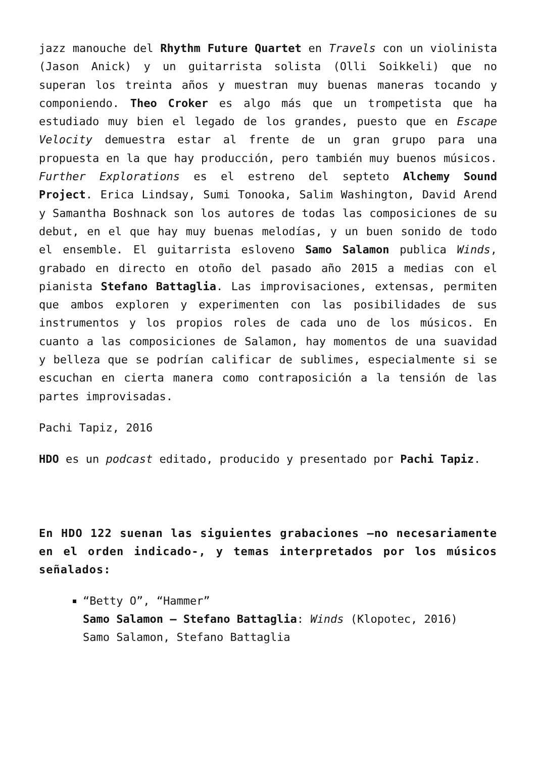jazz manouche del Rhythm Future Quartet en Travels con un violinista (Jason Anick) y un guitarrista solista (Olli Soikkeli) que no superan los treinta años y muestran muy buenas maneras tocando y componiendo. Theo Croker es algo más que un trompetista que ha estudiado muy bien el legado de los grandes, puesto que en Escape Velocity demuestra estar al frente de un gran grupo para una propuesta en la que hay producción, pero también muy buenos músicos. Further Explorations es el estreno del septeto Alchemy Sound Project. Erica Lindsay, Sumi Tonooka, Salim Washington, David Arend y Samantha Boshnack son los autores de todas las composiciones de su debut, en el que hay muy buenas melodías, y un buen sonido de todo el ensemble. El guitarrista esloveno Samo Salamon publica Winds, grabado en directo en otoño del pasado año 2015 a medias con el pianista Stefano Battaglia. Las improvisaciones, extensas, permiten que ambos exploren y experimenten con las posibilidades de sus instrumentos y los propios roles de cada uno de los músicos. En cuanto a las composiciones de Salamon, hay momentos de una suavidad y belleza que se podrían calificar de sublimes, especialmente si se escuchan en cierta manera como contraposición a la tensión de las partes improvisadas.
Pachi Tapiz, 2016
HDO es un podcast editado, producido y presentado por Pachi Tapiz.
En HDO 122 suenan las siguientes grabaciones –no necesariamente en el orden indicado-, y temas interpretados por los músicos señalados:
“Betty O”, “Hammer”
Samo Salamon – Stefano Battaglia: Winds (Klopotec, 2016)
Samo Salamon, Stefano Battaglia